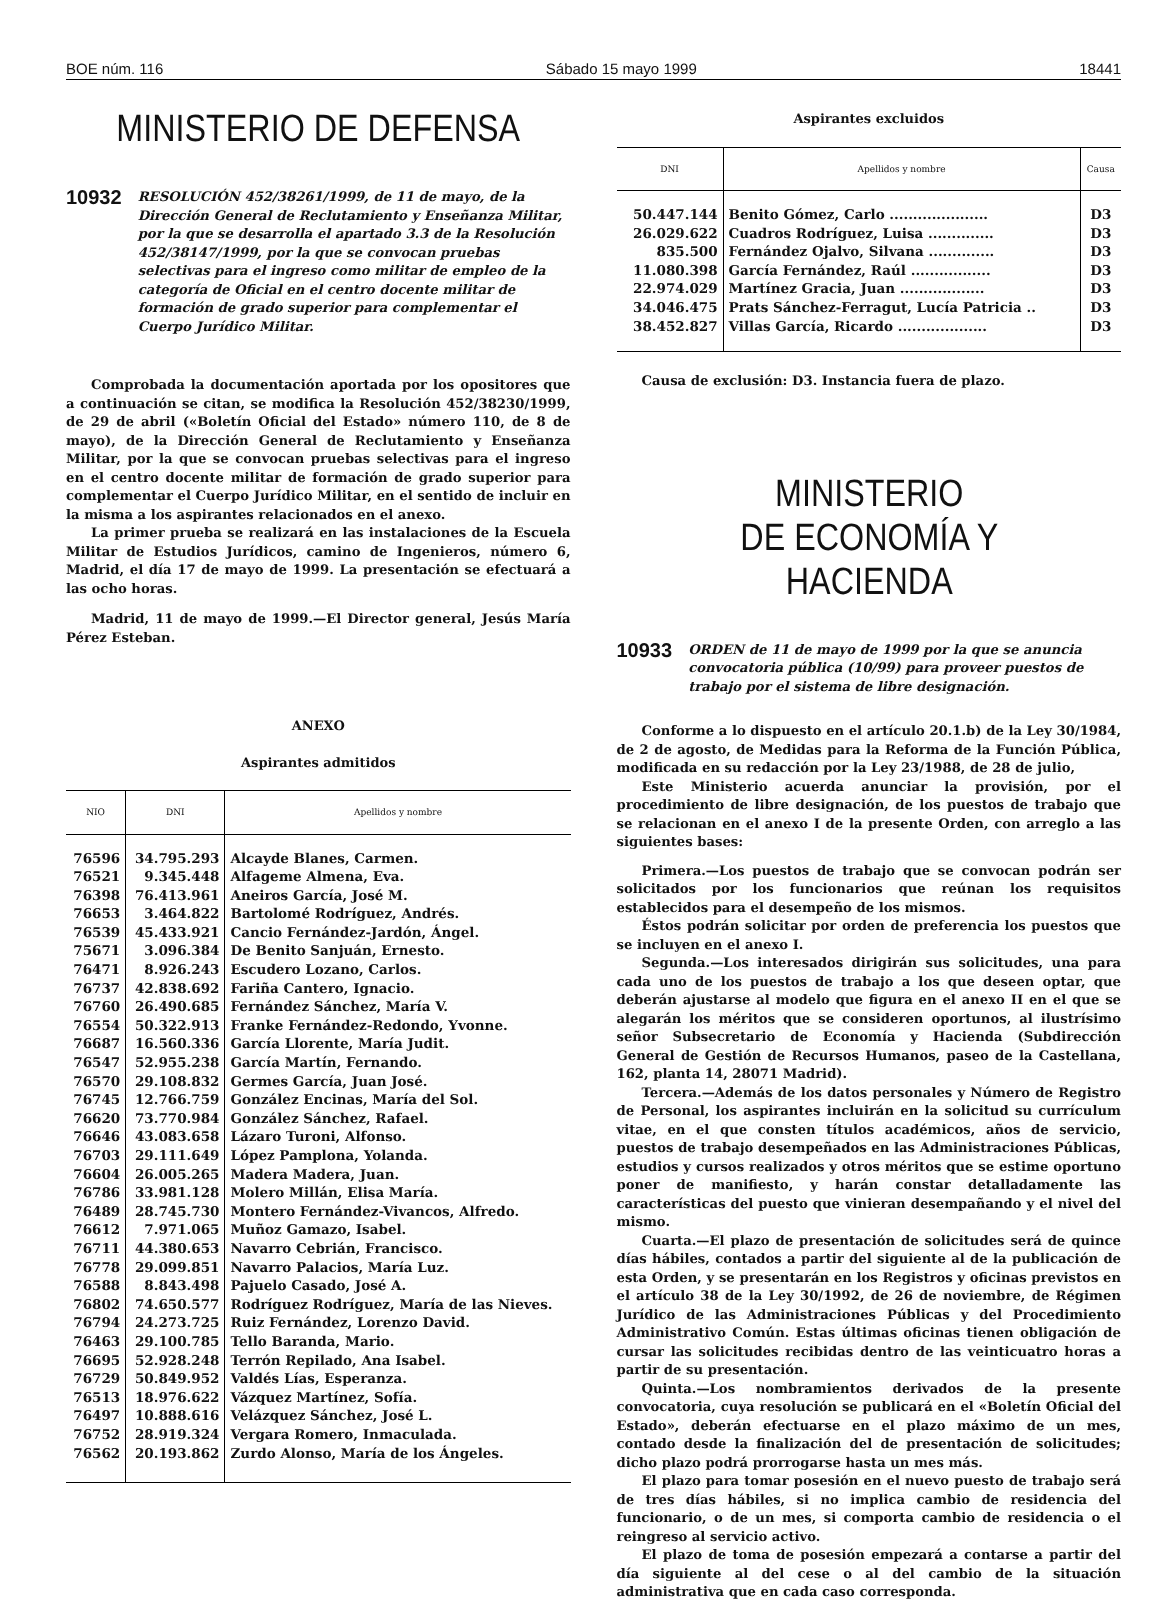BOE núm. 116 Sábado 15 mayo 1999 18441
MINISTERIO DE DEFENSA
10932 RESOLUCIÓN 452/38261/1999, de 11 de mayo, de la Dirección General de Reclutamiento y Enseñanza Militar, por la que se desarrolla el apartado 3.3 de la Resolución 452/38147/1999, por la que se convocan pruebas selectivas para el ingreso como militar de empleo de la categoría de Oficial en el centro docente militar de formación de grado superior para complementar el Cuerpo Jurídico Militar.
Comprobada la documentación aportada por los opositores que a continuación se citan, se modifica la Resolución 452/38230/1999, de 29 de abril («Boletín Oficial del Estado» número 110, de 8 de mayo), de la Dirección General de Reclutamiento y Enseñanza Militar, por la que se convocan pruebas selectivas para el ingreso en el centro docente militar de formación de grado superior para complementar el Cuerpo Jurídico Militar, en el sentido de incluir en la misma a los aspirantes relacionados en el anexo.
La primer prueba se realizará en las instalaciones de la Escuela Militar de Estudios Jurídicos, camino de Ingenieros, número 6, Madrid, el día 17 de mayo de 1999. La presentación se efectuará a las ocho horas.
Madrid, 11 de mayo de 1999.—El Director general, Jesús María Pérez Esteban.
ANEXO
Aspirantes admitidos
| NIO | DNI | Apellidos y nombre |
| --- | --- | --- |
| 76596 | 34.795.293 | Alcayde Blanes, Carmen. |
| 76521 | 9.345.448 | Alfageme Almena, Eva. |
| 76398 | 76.413.961 | Aneiros García, José M. |
| 76653 | 3.464.822 | Bartolomé Rodríguez, Andrés. |
| 76539 | 45.433.921 | Cancio Fernández-Jardón, Ángel. |
| 75671 | 3.096.384 | De Benito Sanjuán, Ernesto. |
| 76471 | 8.926.243 | Escudero Lozano, Carlos. |
| 76737 | 42.838.692 | Fariña Cantero, Ignacio. |
| 76760 | 26.490.685 | Fernández Sánchez, María V. |
| 76554 | 50.322.913 | Franke Fernández-Redondo, Yvonne. |
| 76687 | 16.560.336 | García Llorente, María Judit. |
| 76547 | 52.955.238 | García Martín, Fernando. |
| 76570 | 29.108.832 | Germes García, Juan José. |
| 76745 | 12.766.759 | González Encinas, María del Sol. |
| 76620 | 73.770.984 | González Sánchez, Rafael. |
| 76646 | 43.083.658 | Lázaro Turoni, Alfonso. |
| 76703 | 29.111.649 | López Pamplona, Yolanda. |
| 76604 | 26.005.265 | Madera Madera, Juan. |
| 76786 | 33.981.128 | Molero Millán, Elisa María. |
| 76489 | 28.745.730 | Montero Fernández-Vivancos, Alfredo. |
| 76612 | 7.971.065 | Muñoz Gamazo, Isabel. |
| 76711 | 44.380.653 | Navarro Cebrián, Francisco. |
| 76778 | 29.099.851 | Navarro Palacios, María Luz. |
| 76588 | 8.843.498 | Pajuelo Casado, José A. |
| 76802 | 74.650.577 | Rodríguez Rodríguez, María de las Nieves. |
| 76794 | 24.273.725 | Ruiz Fernández, Lorenzo David. |
| 76463 | 29.100.785 | Tello Baranda, Mario. |
| 76695 | 52.928.248 | Terrón Repilado, Ana Isabel. |
| 76729 | 50.849.952 | Valdés Lías, Esperanza. |
| 76513 | 18.976.622 | Vázquez Martínez, Sofía. |
| 76497 | 10.888.616 | Velázquez Sánchez, José L. |
| 76752 | 28.919.324 | Vergara Romero, Inmaculada. |
| 76562 | 20.193.862 | Zurdo Alonso, María de los Ángeles. |
Aspirantes excluidos
| DNI | Apellidos y nombre | Causa |
| --- | --- | --- |
| 50.447.144 | Benito Gómez, Carlo ..................... | D3 |
| 26.029.622 | Cuadros Rodríguez, Luisa .............. | D3 |
| 835.500 | Fernández Ojalvo, Silvana .............. | D3 |
| 11.080.398 | García Fernández, Raúl ................. | D3 |
| 22.974.029 | Martínez Gracia, Juan .................. | D3 |
| 34.046.475 | Prats Sánchez-Ferragut, Lucía Patricia .. | D3 |
| 38.452.827 | Villas García, Ricardo ................... | D3 |
Causa de exclusión: D3. Instancia fuera de plazo.
MINISTERIO
DE ECONOMÍA Y HACIENDA
10933 ORDEN de 11 de mayo de 1999 por la que se anuncia convocatoria pública (10/99) para proveer puestos de trabajo por el sistema de libre designación.
Conforme a lo dispuesto en el artículo 20.1.b) de la Ley 30/1984, de 2 de agosto, de Medidas para la Reforma de la Función Pública, modificada en su redacción por la Ley 23/1988, de 28 de julio,
Este Ministerio acuerda anunciar la provisión, por el procedimiento de libre designación, de los puestos de trabajo que se relacionan en el anexo I de la presente Orden, con arreglo a las siguientes bases:
Primera.—Los puestos de trabajo que se convocan podrán ser solicitados por los funcionarios que reúnan los requisitos establecidos para el desempeño de los mismos.
Éstos podrán solicitar por orden de preferencia los puestos que se incluyen en el anexo I.
Segunda.—Los interesados dirigirán sus solicitudes, una para cada uno de los puestos de trabajo a los que deseen optar, que deberán ajustarse al modelo que figura en el anexo II en el que se alegarán los méritos que se consideren oportunos, al ilustrísimo señor Subsecretario de Economía y Hacienda (Subdirección General de Gestión de Recursos Humanos, paseo de la Castellana, 162, planta 14, 28071 Madrid).
Tercera.—Además de los datos personales y Número de Registro de Personal, los aspirantes incluirán en la solicitud su currículum vitae, en el que consten títulos académicos, años de servicio, puestos de trabajo desempeñados en las Administraciones Públicas, estudios y cursos realizados y otros méritos que se estime oportuno poner de manifiesto, y harán constar detalladamente las características del puesto que vinieran desempañando y el nivel del mismo.
Cuarta.—El plazo de presentación de solicitudes será de quince días hábiles, contados a partir del siguiente al de la publicación de esta Orden, y se presentarán en los Registros y oficinas previstos en el artículo 38 de la Ley 30/1992, de 26 de noviembre, de Régimen Jurídico de las Administraciones Públicas y del Procedimiento Administrativo Común. Estas últimas oficinas tienen obligación de cursar las solicitudes recibidas dentro de las veinticuatro horas a partir de su presentación.
Quinta.—Los nombramientos derivados de la presente convocatoria, cuya resolución se publicará en el «Boletín Oficial del Estado», deberán efectuarse en el plazo máximo de un mes, contado desde la finalización del de presentación de solicitudes; dicho plazo podrá prorrogarse hasta un mes más.
El plazo para tomar posesión en el nuevo puesto de trabajo será de tres días hábiles, si no implica cambio de residencia del funcionario, o de un mes, si comporta cambio de residencia o el reingreso al servicio activo.
El plazo de toma de posesión empezará a contarse a partir del día siguiente al del cese o al del cambio de la situación administrativa que en cada caso corresponda.